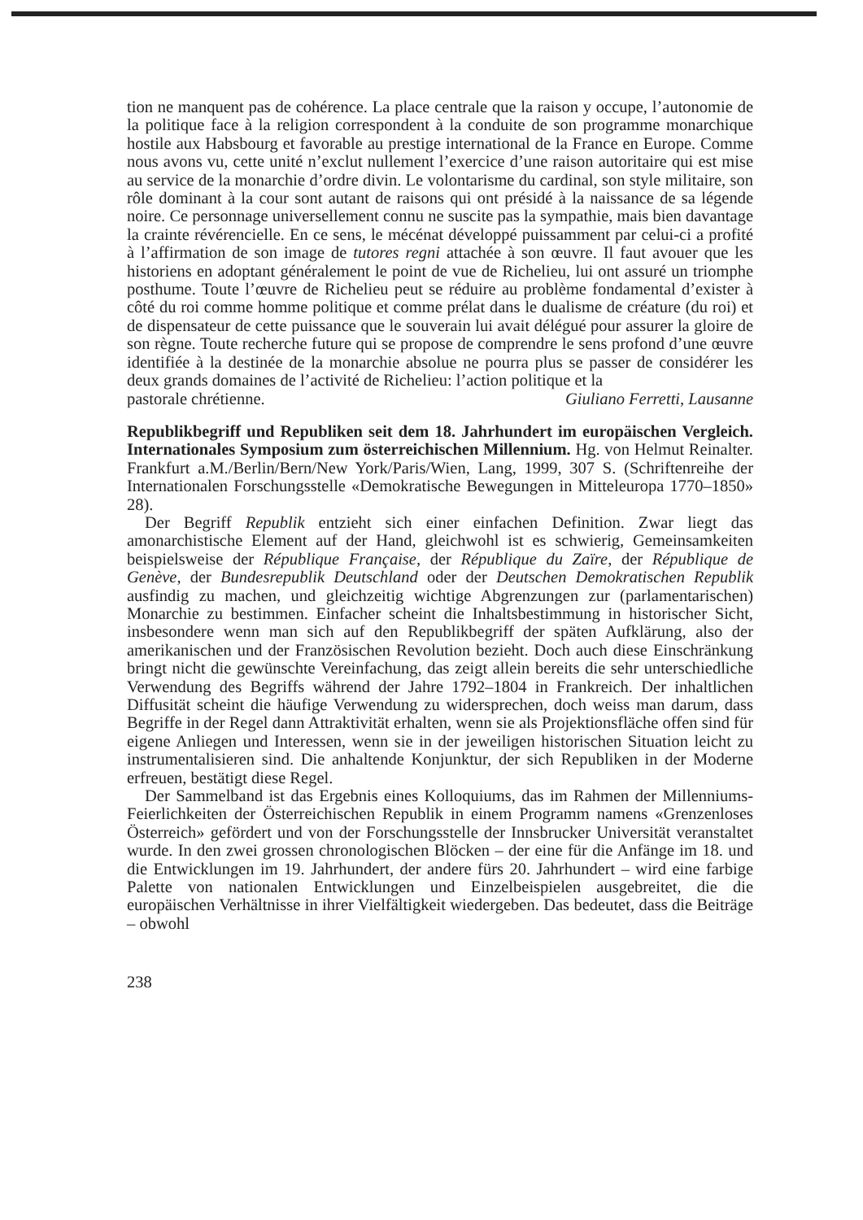tion ne manquent pas de cohérence. La place centrale que la raison y occupe, l’autonomie de la politique face à la religion correspondent à la conduite de son programme monarchique hostile aux Habsbourg et favorable au prestige international de la France en Europe. Comme nous avons vu, cette unité n’exclut nullement l’exercice d’une raison autoritaire qui est mise au service de la monarchie d’ordre divin. Le volontarisme du cardinal, son style militaire, son rôle dominant à la cour sont autant de raisons qui ont présidé à la naissance de sa légende noire. Ce personnage universellement connu ne suscite pas la sympathie, mais bien davantage la crainte révérencielle. En ce sens, le mécénat développé puissamment par celui-ci a profité à l’affirmation de son image de tutores regni attachée à son œuvre. Il faut avouer que les historiens en adoptant généralement le point de vue de Richelieu, lui ont assuré un triomphe posthume. Toute l’œuvre de Richelieu peut se réduire au problème fondamental d’exister à côté du roi comme homme politique et comme prélat dans le dualisme de créature (du roi) et de dispensateur de cette puissance que le souverain lui avait délégué pour assurer la gloire de son règne. Toute recherche future qui se propose de comprendre le sens profond d’une œuvre identifiée à la destinée de la monarchie absolue ne pourra plus se passer de considérer les deux grands domaines de l’activité de Richelieu: l’action politique et la
pastorale chrétienne. Giuliano Ferretti, Lausanne
Republikbegriff und Republiken seit dem 18. Jahrhundert im europäischen Vergleich. Internationales Symposium zum österreichischen Millennium. Hg. von Helmut Reinalter. Frankfurt a.M./Berlin/Bern/New York/Paris/Wien, Lang, 1999, 307 S. (Schriftenreihe der Internationalen Forschungsstelle «Demokratische Bewegungen in Mitteleuropa 1770–1850» 28).
Der Begriff Republik entzieht sich einer einfachen Definition. Zwar liegt das amonarchistische Element auf der Hand, gleichwohl ist es schwierig, Gemeinsamkeiten beispielsweise der République Française, der République du Zaïre, der République de Genève, der Bundesrepublik Deutschland oder der Deutschen Demokratischen Republik ausfindig zu machen, und gleichzeitig wichtige Abgrenzungen zur (parlamentarischen) Monarchie zu bestimmen. Einfacher scheint die Inhaltsbestimmung in historischer Sicht, insbesondere wenn man sich auf den Republikbegriff der späten Aufklärung, also der amerikanischen und der Französischen Revolution bezieht. Doch auch diese Einschränkung bringt nicht die gewünschte Vereinfachung, das zeigt allein bereits die sehr unterschiedliche Verwendung des Begriffs während der Jahre 1792–1804 in Frankreich. Der inhaltlichen Diffusität scheint die häufige Verwendung zu widersprechen, doch weiss man darum, dass Begriffe in der Regel dann Attraktivität erhalten, wenn sie als Projektionsfläche offen sind für eigene Anliegen und Interessen, wenn sie in der jeweiligen historischen Situation leicht zu instrumentalisieren sind. Die anhaltende Konjunktur, der sich Republiken in der Moderne erfreuen, bestätigt diese Regel.
Der Sammelband ist das Ergebnis eines Kolloquiums, das im Rahmen der Millenniums-Feierlichkeiten der Österreichischen Republik in einem Programm namens «Grenzenloses Österreich» gefördert und von der Forschungsstelle der Innsbrucker Universität veranstaltet wurde. In den zwei grossen chronologischen Blöcken – der eine für die Anfänge im 18. und die Entwicklungen im 19. Jahrhundert, der andere fürs 20. Jahrhundert – wird eine farbige Palette von nationalen Entwicklungen und Einzelbeispielen ausgebreitet, die die europäischen Verhältnisse in ihrer Vielfältigkeit wiedergeben. Das bedeutet, dass die Beiträge – obwohl
238